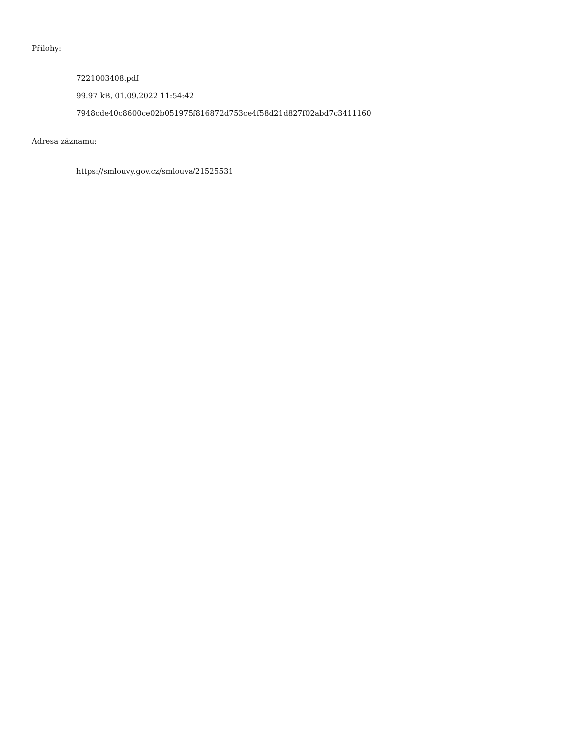Přílohy:
7221003408.pdf
99.97 kB, 01.09.2022 11:54:42
7948cde40c8600ce02b051975f816872d753ce4f58d21d827f02abd7c3411160
Adresa záznamu:
https://smlouvy.gov.cz/smlouva/21525531